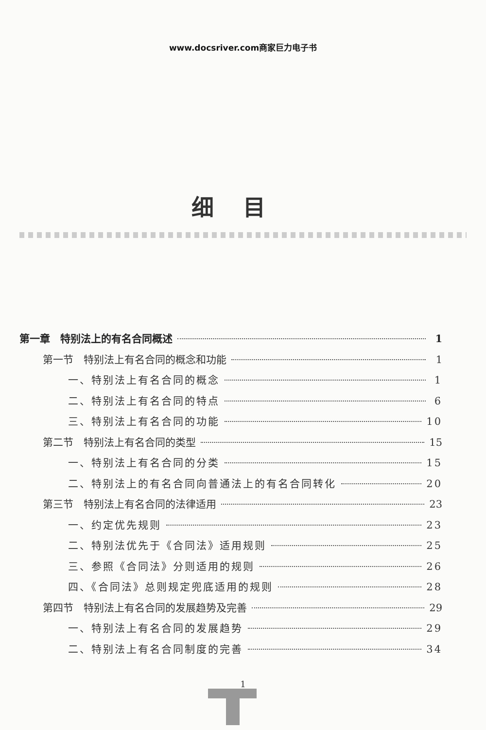www.docsriver.com商家巨力电子书
细目
第一章　特别法上的有名合同概述 1
第一节　特别法上有名合同的概念和功能 1
一、特别法上有名合同的概念 1
二、特别法上有名合同的特点 6
三、特别法上有名合同的功能 10
第二节　特别法上有名合同的类型 15
一、特别法上有名合同的分类 15
二、特别法上的有名合同向普通法上的有名合同转化 20
第三节　特别法上有名合同的法律适用 23
一、约定优先规则 23
二、特别法优先于《合同法》适用规则 25
三、参照《合同法》分则适用的规则 26
四、《合同法》总则规定兜底适用的规则 28
第四节　特别法上有名合同的发展趋势及完善 29
一、特别法上有名合同的发展趋势 29
二、特别法上有名合同制度的完善 34
1